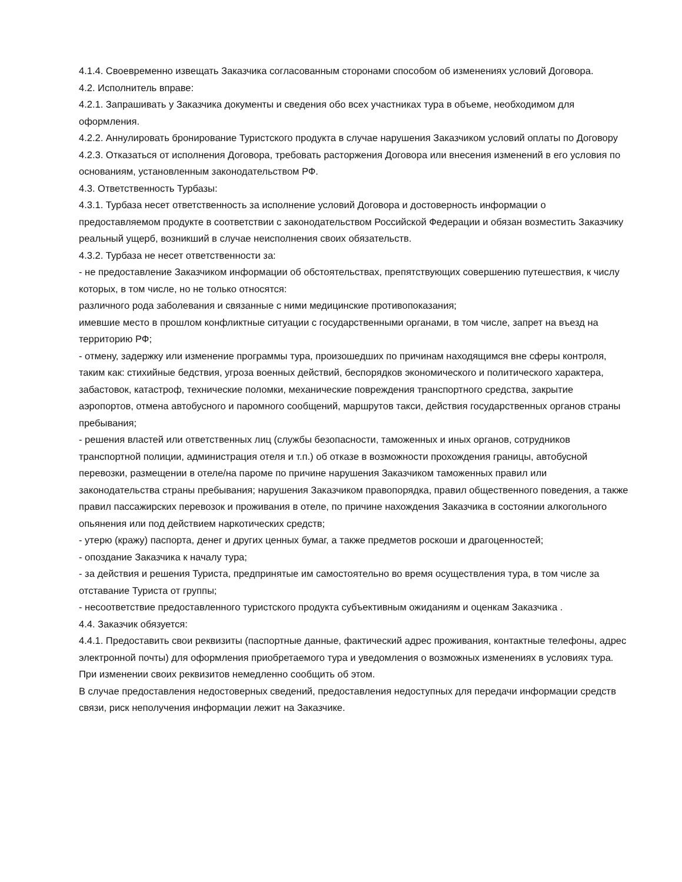4.1.4. Своевременно извещать Заказчика согласованным сторонами способом об изменениях условий Договора.
4.2. Исполнитель вправе:
4.2.1. Запрашивать у Заказчика документы и сведения обо всех участниках тура в объеме, необходимом для оформления.
4.2.2. Аннулировать бронирование Туристского продукта в случае нарушения Заказчиком условий оплаты по Договору
4.2.3. Отказаться от исполнения Договора, требовать расторжения Договора или внесения изменений в его условия по основаниям, установленным законодательством РФ.
4.3. Ответственность Турбазы:
4.3.1. Турбаза несет ответственность за исполнение условий Договора и достоверность информации о предоставляемом продукте в соответствии с законодательством Российской Федерации и обязан возместить Заказчику реальный ущерб, возникший в случае неисполнения своих обязательств.
4.3.2. Турбаза не несет ответственности за:
- не предоставление Заказчиком информации об обстоятельствах, препятствующих совершению путешествия, к числу которых, в том числе, но не только относятся:
различного рода заболевания и связанные с ними медицинские противопоказания;
имевшие место в прошлом конфликтные ситуации с государственными органами, в том числе, запрет на въезд на территорию РФ;
- отмену, задержку или изменение программы тура, произошедших по причинам находящимся вне сферы контроля, таким как: стихийные бедствия, угроза военных действий, беспорядков экономического и политического характера, забастовок, катастроф, технические поломки, механические повреждения транспортного средства, закрытие аэропортов, отмена автобусного и паромного сообщений, маршрутов такси, действия государственных органов страны пребывания;
- решения властей или ответственных лиц (службы безопасности, таможенных и иных органов, сотрудников транспортной полиции, администрация отеля и т.п.) об отказе в возможности прохождения границы, автобусной перевозки, размещении в отеле/на пароме по причине нарушения Заказчиком таможенных правил или законодательства страны пребывания; нарушения Заказчиком правопорядка, правил общественного поведения, а также правил пассажирских перевозок и проживания в отеле, по причине нахождения Заказчика в состоянии алкогольного опьянения или под действием наркотических средств;
- утерю (кражу) паспорта, денег и других ценных бумаг, а также предметов роскоши и драгоценностей;
- опоздание Заказчика к началу тура;
- за действия и решения Туриста, предпринятые им самостоятельно во время осуществления тура, в том числе за отставание Туриста от группы;
- несоответствие предоставленного туристского продукта субъективным ожиданиям и оценкам Заказчика .
4.4. Заказчик обязуется:
4.4.1. Предоставить свои реквизиты (паспортные данные, фактический адрес проживания, контактные телефоны, адрес электронной почты) для оформления приобретаемого тура и уведомления о возможных изменениях в условиях тура. При изменении своих реквизитов немедленно сообщить об этом.
В случае предоставления недостоверных сведений, предоставления недоступных для передачи информации средств связи, риск неполучения информации лежит на Заказчике.